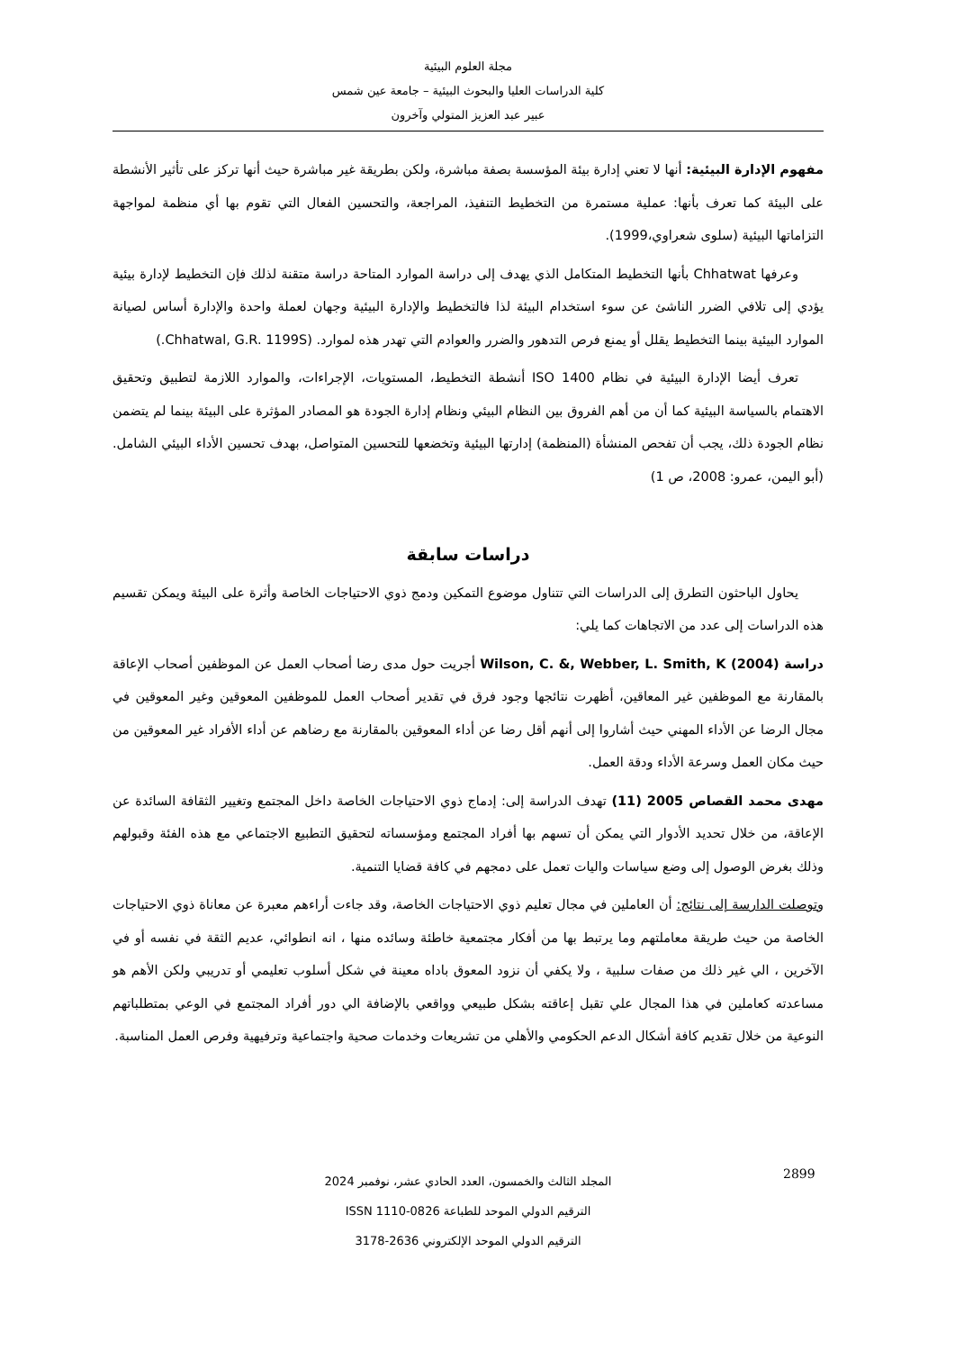مجلة العلوم البيئية
كلية الدراسات العليا والبحوث البيئية – جامعة عين شمس
عبير عبد العزيز المتولي وآخرون
مفهوم الإدارة البيئية: أنها لا تعني إدارة بيئة المؤسسة بصفة مباشرة، ولكن بطريقة غير مباشرة حيث أنها تركز على تأثير الأنشطة على البيئة كما تعرف بأنها: عملية مستمرة من التخطيط التنفيذ، المراجعة، والتحسين الفعال التي تقوم بها أي منظمة لمواجهة التزاماتها البيئية (سلوى شعراوي،1999).
وعرفها Chhatwat بأنها التخطيط المتكامل الذي يهدف إلى دراسة الموارد المتاحة دراسة متقنة لذلك فإن التخطيط لإدارة بيئية يؤدي إلى تلافي الضرر الناشئ عن سوء استخدام البيئة لذا فالتخطيط والإدارة البيئية وجهان لعملة واحدة والإدارة أساس لصيانة الموارد البيئية بينما التخطيط يقلل أو يمنع فرص التدهور والضرر والعوادم التي تهدر هذه لموارد. (Chhatwal, G.R. 1199S.)
تعرف أيضا الإدارة البيئية في نظام ISO 1400 أنشطة التخطيط، المستويات، الإجراءات، والموارد اللازمة لتطبيق وتحقيق الاهتمام بالسياسة البيئية كما أن من أهم الفروق بين النظام البيئي ونظام إدارة الجودة هو المصادر المؤثرة على البيئة بينما لم يتضمن نظام الجودة ذلك، يجب أن تفحص المنشأة (المنظمة) إدارتها البيئية وتخضعها للتحسين المتواصل، بهدف تحسين الأداء البيئي الشامل. (أبو اليمن، عمرو: 2008، ص 1)
دراسات سابقة
يحاول الباحثون التطرق إلى الدراسات التي تتناول موضوع التمكين ودمج ذوي الاحتياجات الخاصة وأثرة على البيئة ويمكن تقسيم هذه الدراسات إلى عدد من الاتجاهات كما يلي:
دراسة (Wilson, C. &, Webber, L. Smith, K (2004 أجريت حول مدى رضا أصحاب العمل عن الموظفين أصحاب الإعاقة بالمقارنة مع الموظفين غير المعاقين، أظهرت نتائجها وجود فرق في تقدير أصحاب العمل للموظفين المعوقين وغير المعوقين في مجال الرضا عن الأداء المهني حيث أشاروا إلى أنهم أقل رضا عن أداء المعوقين بالمقارنة مع رضاهم عن أداء الأفراد غير المعوقين من حيث مكان العمل وسرعة الأداء ودقة العمل.
مهدى محمد القصاص 2005 (11) تهدف الدراسة إلى: إدماج ذوي الاحتياجات الخاصة داخل المجتمع وتغيير الثقافة السائدة عن الإعاقة، من خلال تحديد الأدوار التي يمكن أن تسهم بها أفراد المجتمع ومؤسساته لتحقيق التطبيع الاجتماعي مع هذه الفئة وقبولهم وذلك بغرض الوصول إلى وضع سياسات واليات تعمل على دمجهم في كافة قضايا التنمية.
وتوصلت الدارسة إلى نتائج: أن العاملين في مجال تعليم ذوي الاحتياجات الخاصة، وقد جاءت أراءهم معبرة عن معاناة ذوي الاحتياجات الخاصة من حيث طريقة معاملتهم وما يرتبط بها من أفكار مجتمعية خاطئة وسائده منها ، انه انطوائي، عديم الثقة في نفسه أو في الآخرين ، الي غير ذلك من صفات سلبية ، ولا يكفي أن نزود المعوق باداه معينة في شكل أسلوب تعليمي أو تدريبي ولكن الأهم هو مساعدته كعاملين في هذا المجال علي تقبل إعاقته بشكل طبيعي وواقعي بالإضافة الي دور أفراد المجتمع في الوعي بمتطلباتهم النوعية من خلال تقديم كافة أشكال الدعم الحكومي والأهلي من تشريعات وخدمات صحية واجتماعية وترفيهية وفرص العمل المناسبة.
2899
المجلد الثالث والخمسون، العدد الحادي عشر، نوفمبر 2024
الترقيم الدولي الموحد للطباعة ISSN 1110-0826
الترقيم الدولي الموحد الإلكتروني 2636-3178